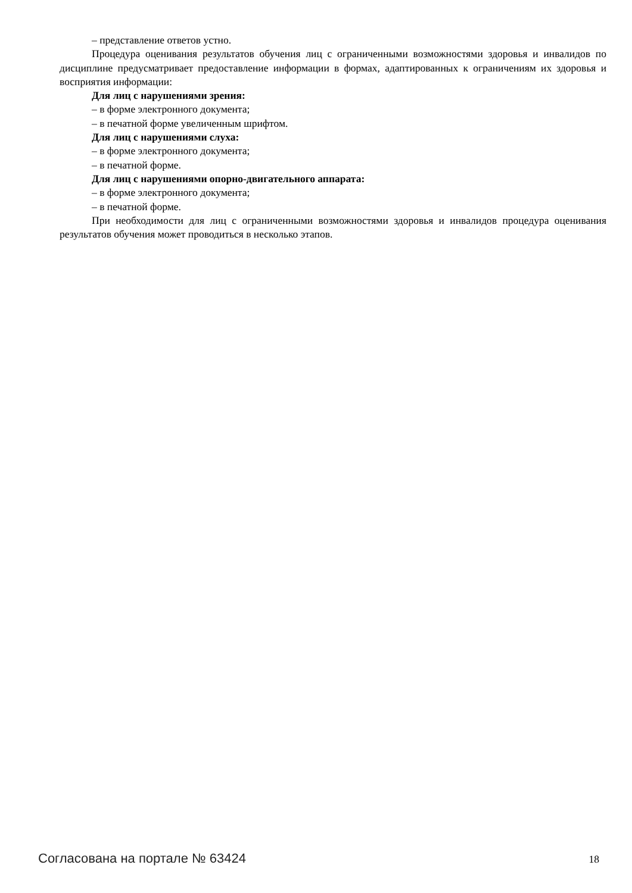– представление ответов устно.
Процедура оценивания результатов обучения лиц с ограниченными возможностями здоровья и инвалидов по дисциплине предусматривает предоставление информации в формах, адаптированных к ограничениям их здоровья и восприятия информации:
Для лиц с нарушениями зрения:
– в форме электронного документа;
– в печатной форме увеличенным шрифтом.
Для лиц с нарушениями слуха:
– в форме электронного документа;
– в печатной форме.
Для лиц с нарушениями опорно-двигательного аппарата:
– в форме электронного документа;
– в печатной форме.
При необходимости для лиц с ограниченными возможностями здоровья и инвалидов процедура оценивания результатов обучения может проводиться в несколько этапов.
Согласована на портале № 63424 18